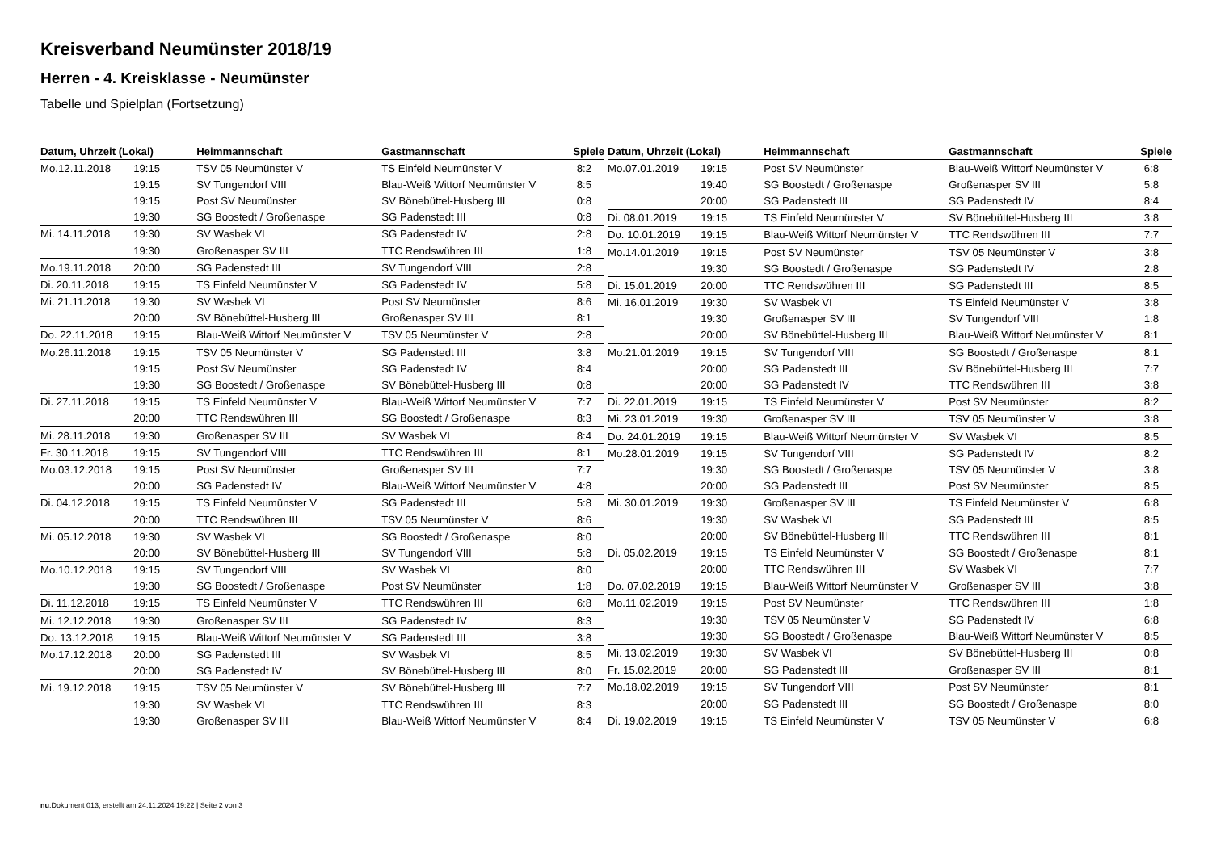Kreisverband Neumünster 2018/19
Herren - 4. Kreisklasse - Neumünster
Tabelle und Spielplan (Fortsetzung)
| Datum, Uhrzeit (Lokal) | | Heimmannschaft | Gastmannschaft | Spiele |
| --- | --- | --- | --- | --- |
| Mo.12.11.2018 | 19:15 | TSV 05 Neumünster V | TS Einfeld Neumünster V | 8:2 |
| | 19:15 | SV Tungendorf VIII | Blau-Weiß Wittorf Neumünster V | 8:5 |
| | 19:15 | Post SV Neumünster | SV Bönebüttel-Husberg III | 0:8 |
| | 19:30 | SG Boostedt / Großenaspe | SG Padenstedt III | 0:8 |
| Mi. 14.11.2018 | 19:30 | SV Wasbek VI | SG Padenstedt IV | 2:8 |
| | 19:30 | Großenasper SV III | TTC Rendswühren III | 1:8 |
| Mo.19.11.2018 | 20:00 | SG Padenstedt III | SV Tungendorf VIII | 2:8 |
| Di. 20.11.2018 | 19:15 | TS Einfeld Neumünster V | SG Padenstedt IV | 5:8 |
| Mi. 21.11.2018 | 19:30 | SV Wasbek VI | Post SV Neumünster | 8:6 |
| | 20:00 | SV Bönebüttel-Husberg III | Großenasper SV III | 8:1 |
| Do. 22.11.2018 | 19:15 | Blau-Weiß Wittorf Neumünster V | TSV 05 Neumünster V | 2:8 |
| Mo.26.11.2018 | 19:15 | TSV 05 Neumünster V | SG Padenstedt III | 3:8 |
| | 19:15 | Post SV Neumünster | SG Padenstedt IV | 8:4 |
| | 19:30 | SG Boostedt / Großenaspe | SV Bönebüttel-Husberg III | 0:8 |
| Di. 27.11.2018 | 19:15 | TS Einfeld Neumünster V | Blau-Weiß Wittorf Neumünster V | 7:7 |
| | 20:00 | TTC Rendswühren III | SG Boostedt / Großenaspe | 8:3 |
| Mi. 28.11.2018 | 19:30 | Großenasper SV III | SV Wasbek VI | 8:4 |
| Fr. 30.11.2018 | 19:15 | SV Tungendorf VIII | TTC Rendswühren III | 8:1 |
| Mo.03.12.2018 | 19:15 | Post SV Neumünster | Großenasper SV III | 7:7 |
| | 20:00 | SG Padenstedt IV | Blau-Weiß Wittorf Neumünster V | 4:8 |
| Di. 04.12.2018 | 19:15 | TS Einfeld Neumünster V | SG Padenstedt III | 5:8 |
| | 20:00 | TTC Rendswühren III | TSV 05 Neumünster V | 8:6 |
| Mi. 05.12.2018 | 19:30 | SV Wasbek VI | SG Boostedt / Großenaspe | 8:0 |
| | 20:00 | SV Bönebüttel-Husberg III | SV Tungendorf VIII | 5:8 |
| Mo.10.12.2018 | 19:15 | SV Tungendorf VIII | SV Wasbek VI | 8:0 |
| | 19:30 | SG Boostedt / Großenaspe | Post SV Neumünster | 1:8 |
| Di. 11.12.2018 | 19:15 | TS Einfeld Neumünster V | TTC Rendswühren III | 6:8 |
| Mi. 12.12.2018 | 19:30 | Großenasper SV III | SG Padenstedt IV | 8:3 |
| Do. 13.12.2018 | 19:15 | Blau-Weiß Wittorf Neumünster V | SG Padenstedt III | 3:8 |
| Mo.17.12.2018 | 20:00 | SG Padenstedt III | SV Wasbek VI | 8:5 |
| | 20:00 | SG Padenstedt IV | SV Bönebüttel-Husberg III | 8:0 |
| Mi. 19.12.2018 | 19:15 | TSV 05 Neumünster V | SV Bönebüttel-Husberg III | 7:7 |
| | 19:30 | SV Wasbek VI | TTC Rendswühren III | 8:3 |
| | 19:30 | Großenasper SV III | Blau-Weiß Wittorf Neumünster V | 8:4 |
| Datum, Uhrzeit (Lokal) | | Heimmannschaft | Gastmannschaft | Spiele |
| --- | --- | --- | --- | --- |
| Mo.07.01.2019 | 19:15 | Post SV Neumünster | Blau-Weiß Wittorf Neumünster V | 6:8 |
| | 19:40 | SG Boostedt / Großenaspe | Großenasper SV III | 5:8 |
| | 20:00 | SG Padenstedt III | SG Padenstedt IV | 8:4 |
| Di. 08.01.2019 | 19:15 | TS Einfeld Neumünster V | SV Bönebüttel-Husberg III | 3:8 |
| Do. 10.01.2019 | 19:15 | Blau-Weiß Wittorf Neumünster V | TTC Rendswühren III | 7:7 |
| Mo.14.01.2019 | 19:15 | Post SV Neumünster | TSV 05 Neumünster V | 3:8 |
| | 19:30 | SG Boostedt / Großenaspe | SG Padenstedt IV | 2:8 |
| Di. 15.01.2019 | 20:00 | TTC Rendswühren III | SG Padenstedt III | 8:5 |
| Mi. 16.01.2019 | 19:30 | SV Wasbek VI | TS Einfeld Neumünster V | 3:8 |
| | 19:30 | Großenasper SV III | SV Tungendorf VIII | 1:8 |
| | 20:00 | SV Bönebüttel-Husberg III | Blau-Weiß Wittorf Neumünster V | 8:1 |
| Mo.21.01.2019 | 19:15 | SV Tungendorf VIII | SG Boostedt / Großenaspe | 8:1 |
| | 20:00 | SG Padenstedt III | SV Bönebüttel-Husberg III | 7:7 |
| | 20:00 | SG Padenstedt IV | TTC Rendswühren III | 3:8 |
| Di. 22.01.2019 | 19:15 | TS Einfeld Neumünster V | Post SV Neumünster | 8:2 |
| Mi. 23.01.2019 | 19:30 | Großenasper SV III | TSV 05 Neumünster V | 3:8 |
| Do. 24.01.2019 | 19:15 | Blau-Weiß Wittorf Neumünster V | SV Wasbek VI | 8:5 |
| Mo.28.01.2019 | 19:15 | SV Tungendorf VIII | SG Padenstedt IV | 8:2 |
| | 19:30 | SG Boostedt / Großenaspe | TSV 05 Neumünster V | 3:8 |
| | 20:00 | SG Padenstedt III | Post SV Neumünster | 8:5 |
| Mi. 30.01.2019 | 19:30 | Großenasper SV III | TS Einfeld Neumünster V | 6:8 |
| | 19:30 | SV Wasbek VI | SG Padenstedt III | 8:5 |
| | 20:00 | SV Bönebüttel-Husberg III | TTC Rendswühren III | 8:1 |
| Di. 05.02.2019 | 19:15 | TS Einfeld Neumünster V | SG Boostedt / Großenaspe | 8:1 |
| | 20:00 | TTC Rendswühren III | SV Wasbek VI | 7:7 |
| Do. 07.02.2019 | 19:15 | Blau-Weiß Wittorf Neumünster V | Großenasper SV III | 3:8 |
| Mo.11.02.2019 | 19:15 | Post SV Neumünster | TTC Rendswühren III | 1:8 |
| | 19:30 | TSV 05 Neumünster V | SG Padenstedt IV | 6:8 |
| | 19:30 | SG Boostedt / Großenaspe | Blau-Weiß Wittorf Neumünster V | 8:5 |
| Mi. 13.02.2019 | 19:30 | SV Wasbek VI | SV Bönebüttel-Husberg III | 0:8 |
| Fr. 15.02.2019 | 20:00 | SG Padenstedt III | Großenasper SV III | 8:1 |
| Mo.18.02.2019 | 19:15 | SV Tungendorf VIII | Post SV Neumünster | 8:1 |
| | 20:00 | SG Padenstedt III | SG Boostedt / Großenaspe | 8:0 |
| Di. 19.02.2019 | 19:15 | TS Einfeld Neumünster V | TSV 05 Neumünster V | 6:8 |
nu.Dokument 013, erstellt am 24.11.2024 19:22 | Seite 2 von 3